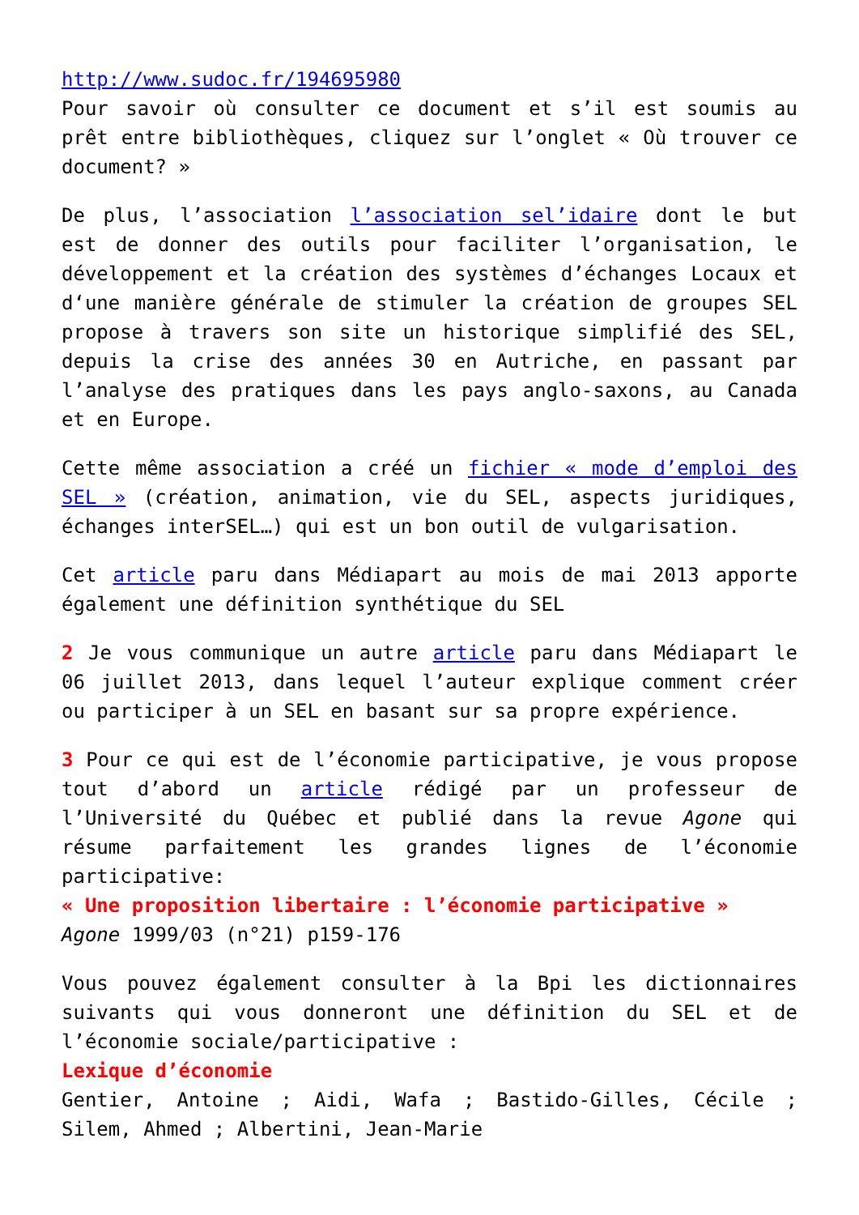http://www.sudoc.fr/194695980
Pour savoir où consulter ce document et s’il est soumis au prêt entre bibliothèques, cliquez sur l’onglet « Où trouver ce document? »
De plus, l’association l’association sel’idaire dont le but est de donner des outils pour faciliter l’organisation, le développement et la création des systèmes d’échanges Locaux et d‘une manière générale de stimuler la création de groupes SEL propose à travers son site un historique simplifié des SEL, depuis la crise des années 30 en Autriche, en passant par l’analyse des pratiques dans les pays anglo-saxons, au Canada et en Europe.
Cette même association a créé un fichier « mode d’emploi des SEL » (création, animation, vie du SEL, aspects juridiques, échanges interSEL…) qui est un bon outil de vulgarisation.
Cet article paru dans Médiapart au mois de mai 2013 apporte également une définition synthétique du SEL
2 Je vous communique un autre article paru dans Médiapart le 06 juillet 2013, dans lequel l’auteur explique comment créer ou participer à un SEL en basant sur sa propre expérience.
3 Pour ce qui est de l’économie participative, je vous propose tout d’abord un article rédigé par un professeur de l’Université du Québec et publié dans la revue Agone qui résume parfaitement les grandes lignes de l’économie participative:
« Une proposition libertaire : l’économie participative »
Agone 1999/03 (n°21) p159-176
Vous pouvez également consulter à la Bpi les dictionnaires suivants qui vous donneront une définition du SEL et de l’économie sociale/participative :
Lexique d’économie
Gentier, Antoine ; Aidi, Wafa ; Bastido-Gilles, Cécile ; Silem, Ahmed ; Albertini, Jean-Marie